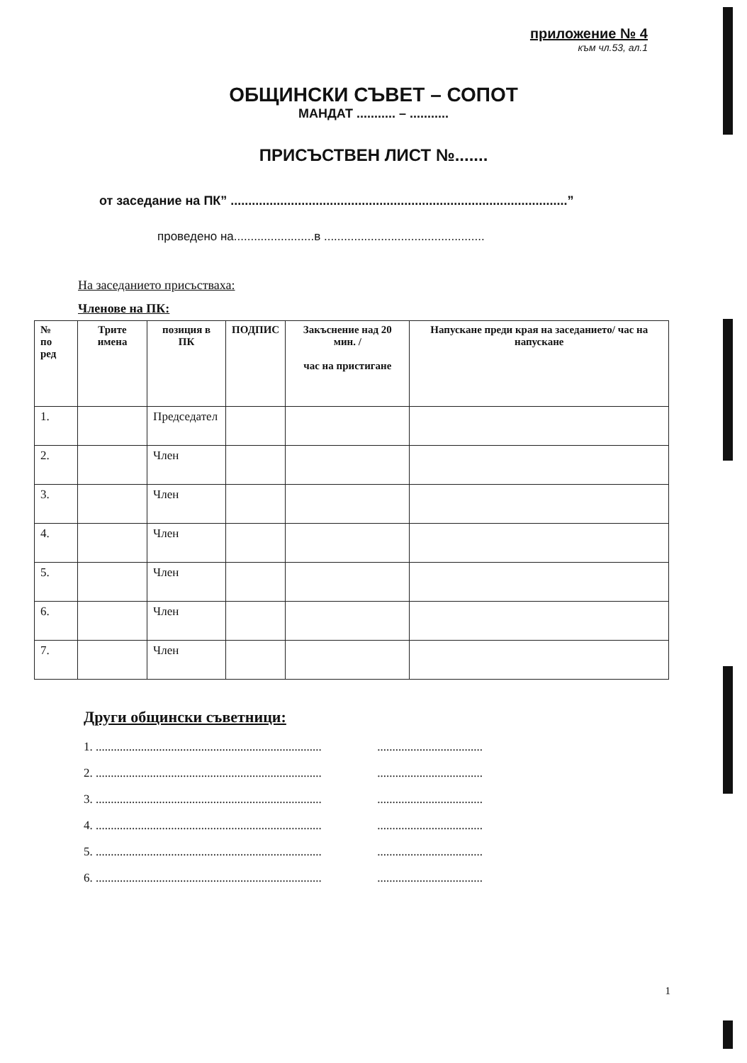приложение № 4
към чл.53, ал.1
ОБЩИНСКИ СЪВЕТ – СОПОТ
МАНДАТ ........... – ...........
ПРИСЪСТВЕН ЛИСТ №.......
от заседание на ПК” ...............................................................................................”
проведено на........................в ................................................
На заседанието присъстваха:
Членове на ПК:
| № по ред | Трите имена | позиция в ПК | ПОДПИС | Закъснение над 20 мин. / час на пристигане | Напускане преди края на заседанието/ час на напускане |
| --- | --- | --- | --- | --- | --- |
| 1. | | Председател | | | |
| 2. | | Член | | | |
| 3. | | Член | | | |
| 4. | | Член | | | |
| 5. | | Член | | | |
| 6. | | Член | | | |
| 7. | | Член | | | |
Други общински съветници:
1. ........................................................................... ...................................
2. ........................................................................... ...................................
3. ........................................................................... ...................................
4. ........................................................................... ...................................
5. ........................................................................... ...................................
6. ........................................................................... ...................................
1